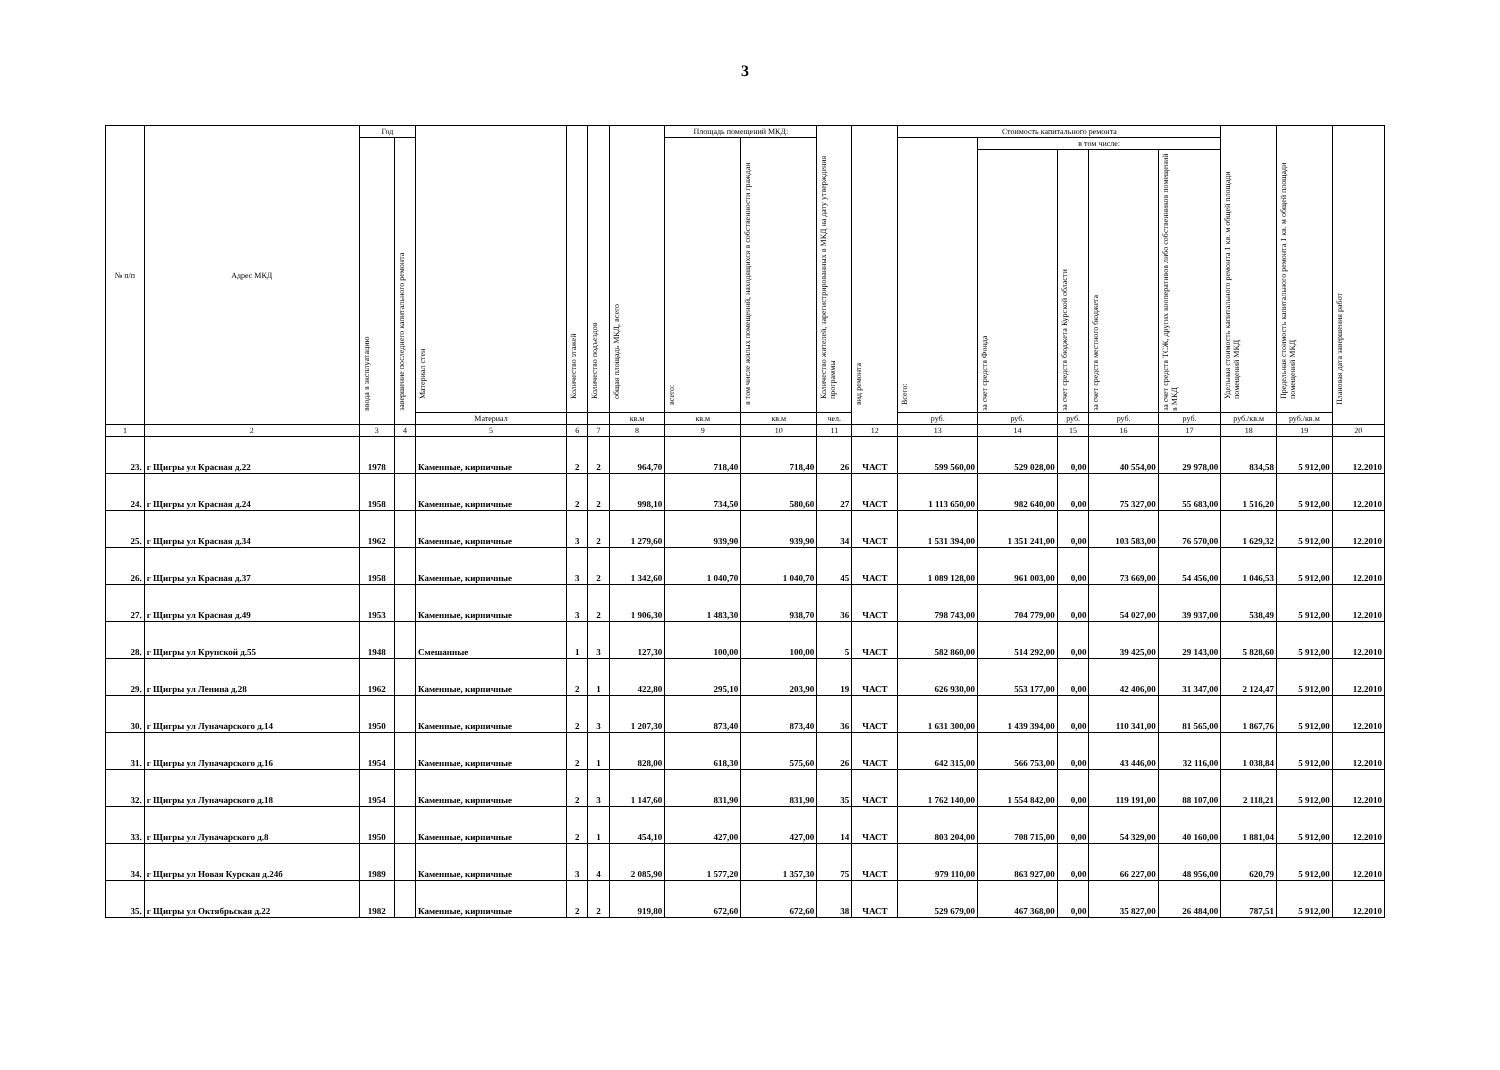3
| № п/п | Адрес МКД | Год | | Материал стен | Количество этажей | Количество подъездов | общая площадь МКД, всего | Площадь помещений МКД: | | Количество жителей, зарегистрированных в МКД на дату утверждения программы | вид ремонта | Стоимость капитального ремонта | | | | | Удельная стоимость капитального ремонта 1 кв. м общей площади помещений МКД | Предельная стоимость капитального ремонта 1 кв. м общей площади помещений МКД | Плановая дата завершения работ |
| --- | --- | --- | --- | --- | --- | --- | --- | --- | --- | --- | --- | --- | --- | --- | --- | --- | --- | --- | --- |
| | | ввода в эксплуатацию | завершение последнего капитального ремонта | | | | | всего: | в том числе жилых помещений, находящихся в собственности граждан | | | Всего: | в том числе: | | | | | | |
| | | | | | | | | | | | | | за счет средств Фонда | за счет средств бюджета Курской области | за счет средств местного бюджета | за счет средств ТСЖ, других кооперативов либо собственников помещений в МКД | | | |
| | | | | Материал | | | кв.м | кв.м | кв.м | чел. | | руб. | руб. | руб. | руб. | руб. | руб./кв.м | руб./кв.м | |
| 1 | 2 | 3 | 4 | 5 | 6 | 7 | 8 | 9 | 10 | 11 | 12 | 13 | 14 | 15 | 16 | 17 | 18 | 19 | 20 |
| 23. | г Щигры ул Красная д.22 | 1978 | | Каменные, кирпичные | 2 | 2 | 964,70 | 718,40 | 718,40 | 26 | ЧАСТ | 599 560,00 | 529 028,00 | 0,00 | 40 554,00 | 29 978,00 | 834,58 | 5 912,00 | 12.2010 |
| 24. | г Щигры ул Красная д.24 | 1958 | | Каменные, кирпичные | 2 | 2 | 998,10 | 734,50 | 580,60 | 27 | ЧАСТ | 1 113 650,00 | 982 640,00 | 0,00 | 75 327,00 | 55 683,00 | 1 516,20 | 5 912,00 | 12.2010 |
| 25. | г Щигры ул Красная д.34 | 1962 | | Каменные, кирпичные | 3 | 2 | 1 279,60 | 939,90 | 939,90 | 34 | ЧАСТ | 1 531 394,00 | 1 351 241,00 | 0,00 | 103 583,00 | 76 570,00 | 1 629,32 | 5 912,00 | 12.2010 |
| 26. | г Щигры ул Красная д.37 | 1958 | | Каменные, кирпичные | 3 | 2 | 1 342,60 | 1 040,70 | 1 040,70 | 45 | ЧАСТ | 1 089 128,00 | 961 003,00 | 0,00 | 73 669,00 | 54 456,00 | 1 046,53 | 5 912,00 | 12.2010 |
| 27. | г Щигры ул Красная д.49 | 1953 | | Каменные, кирпичные | 3 | 2 | 1 906,30 | 1 483,30 | 938,70 | 36 | ЧАСТ | 798 743,00 | 704 779,00 | 0,00 | 54 027,00 | 39 937,00 | 538,49 | 5 912,00 | 12.2010 |
| 28. | г Щигры ул Крупской д.55 | 1948 | | Смешанные | 1 | 3 | 127,30 | 100,00 | 100,00 | 5 | ЧАСТ | 582 860,00 | 514 292,00 | 0,00 | 39 425,00 | 29 143,00 | 5 828,60 | 5 912,00 | 12.2010 |
| 29. | г Щигры ул Ленина д.28 | 1962 | | Каменные, кирпичные | 2 | 1 | 422,80 | 295,10 | 203,90 | 19 | ЧАСТ | 626 930,00 | 553 177,00 | 0,00 | 42 406,00 | 31 347,00 | 2 124,47 | 5 912,00 | 12.2010 |
| 30. | г Щигры ул Луначарского д.14 | 1950 | | Каменные, кирпичные | 2 | 3 | 1 207,30 | 873,40 | 873,40 | 36 | ЧАСТ | 1 631 300,00 | 1 439 394,00 | 0,00 | 110 341,00 | 81 565,00 | 1 867,76 | 5 912,00 | 12.2010 |
| 31. | г Щигры ул Луначарского д.16 | 1954 | | Каменные, кирпичные | 2 | 1 | 828,00 | 618,30 | 575,60 | 26 | ЧАСТ | 642 315,00 | 566 753,00 | 0,00 | 43 446,00 | 32 116,00 | 1 038,84 | 5 912,00 | 12.2010 |
| 32. | г Щигры ул Луначарского д.18 | 1954 | | Каменные, кирпичные | 2 | 3 | 1 147,60 | 831,90 | 831,90 | 35 | ЧАСТ | 1 762 140,00 | 1 554 842,00 | 0,00 | 119 191,00 | 88 107,00 | 2 118,21 | 5 912,00 | 12.2010 |
| 33. | г Щигры ул Луначарского д.8 | 1950 | | Каменные, кирпичные | 2 | 1 | 454,10 | 427,00 | 427,00 | 14 | ЧАСТ | 803 204,00 | 708 715,00 | 0,00 | 54 329,00 | 40 160,00 | 1 881,04 | 5 912,00 | 12.2010 |
| 34. | г Щигры ул Новая Курская д.24б | 1989 | | Каменные, кирпичные | 3 | 4 | 2 085,90 | 1 577,20 | 1 357,30 | 75 | ЧАСТ | 979 110,00 | 863 927,00 | 0,00 | 66 227,00 | 48 956,00 | 620,79 | 5 912,00 | 12.2010 |
| 35. | г Щигры ул Октябрьская д.22 | 1982 | | Каменные, кирпичные | 2 | 2 | 919,80 | 672,60 | 672,60 | 38 | ЧАСТ | 529 679,00 | 467 368,00 | 0,00 | 35 827,00 | 26 484,00 | 787,51 | 5 912,00 | 12.2010 |